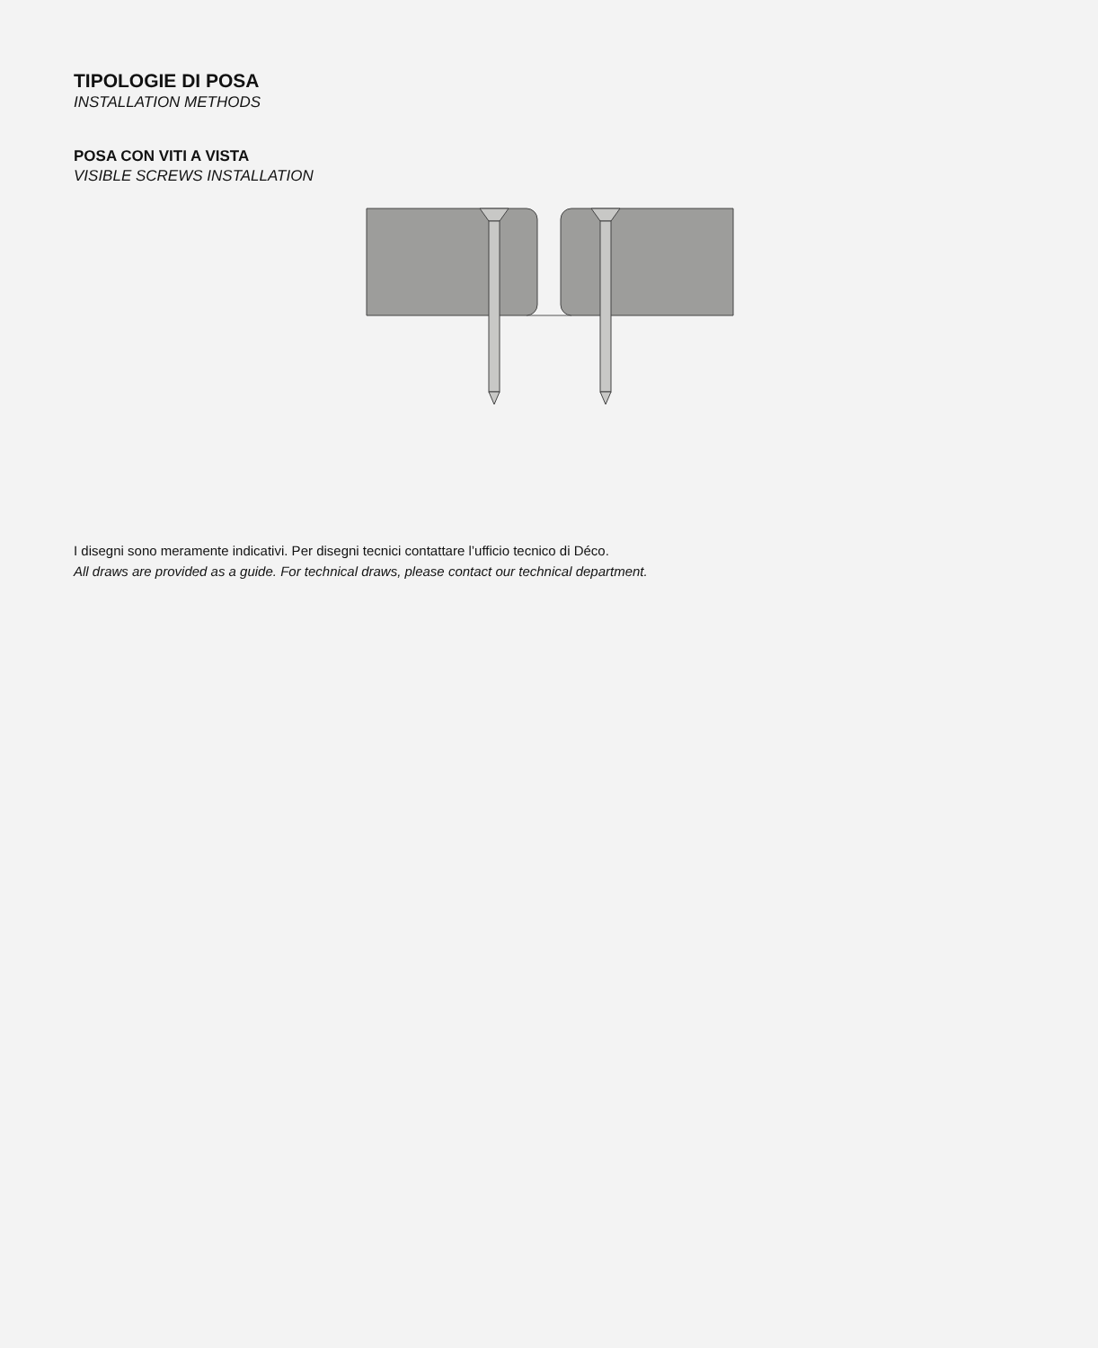TIPOLOGIE DI POSA
INSTALLATION METHODS
POSA CON VITI A VISTA
VISIBLE SCREWS INSTALLATION
I disegni sono meramente indicativi. Per disegni tecnici contattare l’ufficio tecnico di Déco.
All draws are provided as a guide. For technical draws, please contact our technical department.